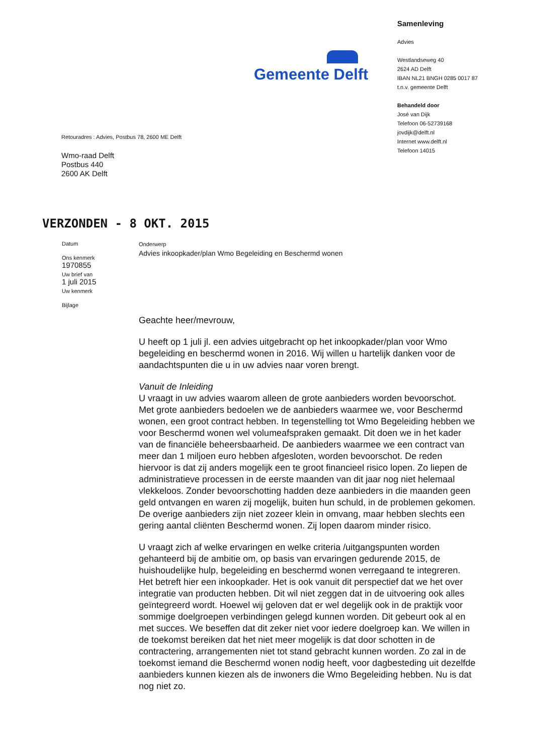Gemeente Delft
Retouradres : Advies, Postbus 78, 2600 ME Delft
Wmo-raad Delft
Postbus 440
2600 AK Delft
Samenleving
Advies
Westlandseweg 40
2624 AD Delft
IBAN NL21 BNGH 0285 0017 87
t.n.v. gemeente Delft
Behandeld door
José van Dijk
Telefoon 06-52739168
jovdijk@delft.nl
Internet www.delft.nl
Telefoon 14015
VERZONDEN - 8 OKT. 2015
Datum
Ons kenmerk
1970855
Uw brief van
1 juli 2015
Uw kenmerk
Bijlage
Onderwerp
Advies inkoopkader/plan Wmo Begeleiding en Beschermd wonen
Geachte heer/mevrouw,
U heeft op 1 juli jl. een advies uitgebracht op het inkoopkader/plan voor Wmo begeleiding en beschermd wonen in 2016. Wij willen u hartelijk danken voor de aandachtspunten die u in uw advies naar voren brengt.
Vanuit de Inleiding
U vraagt in uw advies waarom alleen de grote aanbieders worden bevoorschot.
Met grote aanbieders bedoelen we de aanbieders waarmee we, voor Beschermd wonen, een groot contract hebben. In tegenstelling tot Wmo Begeleiding hebben we voor Beschermd wonen wel volumeafspraken gemaakt. Dit doen we in het kader van de financiële beheersbaarheid. De aanbieders waarmee we een contract van meer dan 1 miljoen euro hebben afgesloten, worden bevoorschot. De reden hiervoor is dat zij anders mogelijk een te groot financieel risico lopen. Zo liepen de administratieve processen in de eerste maanden van dit jaar nog niet helemaal vlekkeloos. Zonder bevoorschotting hadden deze aanbieders in die maanden geen geld ontvangen en waren zij mogelijk, buiten hun schuld, in de problemen gekomen. De overige aanbieders zijn niet zozeer klein in omvang, maar hebben slechts een gering aantal cliënten Beschermd wonen. Zij lopen daarom minder risico.
U vraagt zich af welke ervaringen en welke criteria /uitgangspunten worden gehanteerd bij de ambitie om, op basis van ervaringen gedurende 2015, de huishoudelijke hulp, begeleiding en beschermd wonen verregaand te integreren.
Het betreft hier een inkoopkader. Het is ook vanuit dit perspectief dat we het over integratie van producten hebben. Dit wil niet zeggen dat in de uitvoering ook alles geïntegreerd wordt. Hoewel wij geloven dat er wel degelijk ook in de praktijk voor sommige doelgroepen verbindingen gelegd kunnen worden. Dit gebeurt ook al en met succes. We beseffen dat dit zeker niet voor iedere doelgroep kan. We willen in de toekomst bereiken dat het niet meer mogelijk is dat door schotten in de contractering, arrangementen niet tot stand gebracht kunnen worden. Zo zal in de toekomst iemand die Beschermd wonen nodig heeft, voor dagbesteding uit dezelfde aanbieders kunnen kiezen als de inwoners die Wmo Begeleiding hebben. Nu is dat nog niet zo.